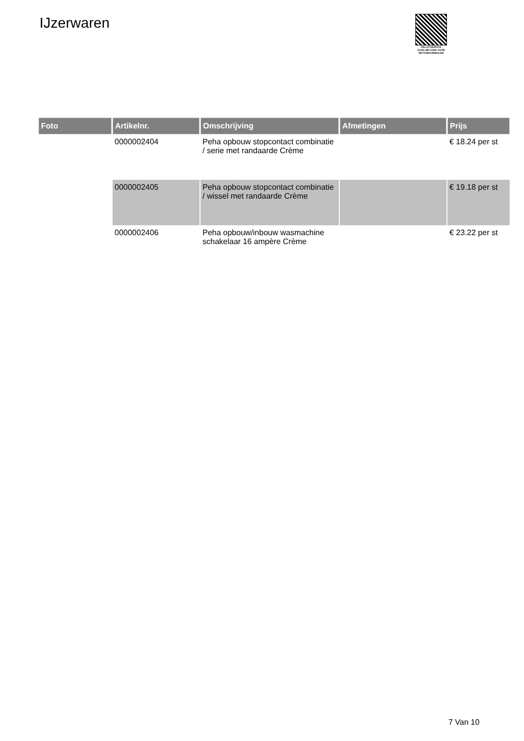IJzerwaren
PALLETSERVICE
SCAN QR-CODE VOOR RETOURFORMULIER
| Foto | Artikelnr. | Omschrijving | Afmetingen | Prijs |
| --- | --- | --- | --- | --- |
| | 0000002404 | Peha opbouw stopcontact combinatie / serie met randaarde Crème | | € 18.24 per st |
| | 0000002405 | Peha opbouw stopcontact combinatie / wissel met randaarde Crème | | € 19.18 per st |
| | 0000002406 | Peha opbouw/inbouw wasmachine schakelaar 16 ampère Crème | | € 23.22 per st |
7 Van 10